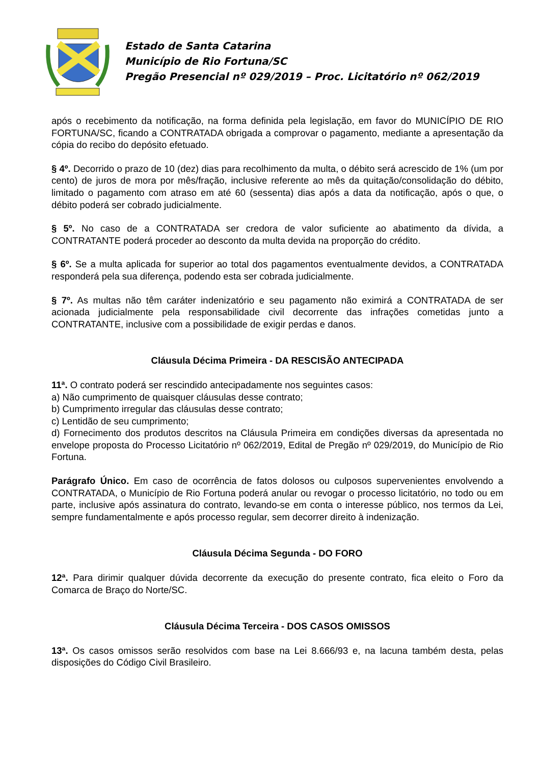Estado de Santa Catarina
Município de Rio Fortuna/SC
Pregão Presencial nº 029/2019 – Proc. Licitatório nº 062/2019
após o recebimento da notificação, na forma definida pela legislação, em favor do MUNICÍPIO DE RIO FORTUNA/SC, ficando a CONTRATADA obrigada a comprovar o pagamento, mediante a apresentação da cópia do recibo do depósito efetuado.
§ 4º. Decorrido o prazo de 10 (dez) dias para recolhimento da multa, o débito será acrescido de 1% (um por cento) de juros de mora por mês/fração, inclusive referente ao mês da quitação/consolidação do débito, limitado o pagamento com atraso em até 60 (sessenta) dias após a data da notificação, após o que, o débito poderá ser cobrado judicialmente.
§ 5º. No caso de a CONTRATADA ser credora de valor suficiente ao abatimento da dívida, a CONTRATANTE poderá proceder ao desconto da multa devida na proporção do crédito.
§ 6º. Se a multa aplicada for superior ao total dos pagamentos eventualmente devidos, a CONTRATADA responderá pela sua diferença, podendo esta ser cobrada judicialmente.
§ 7º. As multas não têm caráter indenizatório e seu pagamento não eximirá a CONTRATADA de ser acionada judicialmente pela responsabilidade civil decorrente das infrações cometidas junto a CONTRATANTE, inclusive com a possibilidade de exigir perdas e danos.
Cláusula Décima Primeira - DA RESCISÃO ANTECIPADA
11ª. O contrato poderá ser rescindido antecipadamente nos seguintes casos:
a) Não cumprimento de quaisquer cláusulas desse contrato;
b) Cumprimento irregular das cláusulas desse contrato;
c) Lentidão de seu cumprimento;
d) Fornecimento dos produtos descritos na Cláusula Primeira em condições diversas da apresentada no envelope proposta do Processo Licitatório nº 062/2019, Edital de Pregão nº 029/2019, do Município de Rio Fortuna.
Parágrafo Único. Em caso de ocorrência de fatos dolosos ou culposos supervenientes envolvendo a CONTRATADA, o Município de Rio Fortuna poderá anular ou revogar o processo licitatório, no todo ou em parte, inclusive após assinatura do contrato, levando-se em conta o interesse público, nos termos da Lei, sempre fundamentalmente e após processo regular, sem decorrer direito à indenização.
Cláusula Décima Segunda - DO FORO
12ª. Para dirimir qualquer dúvida decorrente da execução do presente contrato, fica eleito o Foro da Comarca de Braço do Norte/SC.
Cláusula Décima Terceira - DOS CASOS OMISSOS
13ª. Os casos omissos serão resolvidos com base na Lei 8.666/93 e, na lacuna também desta, pelas disposições do Código Civil Brasileiro.